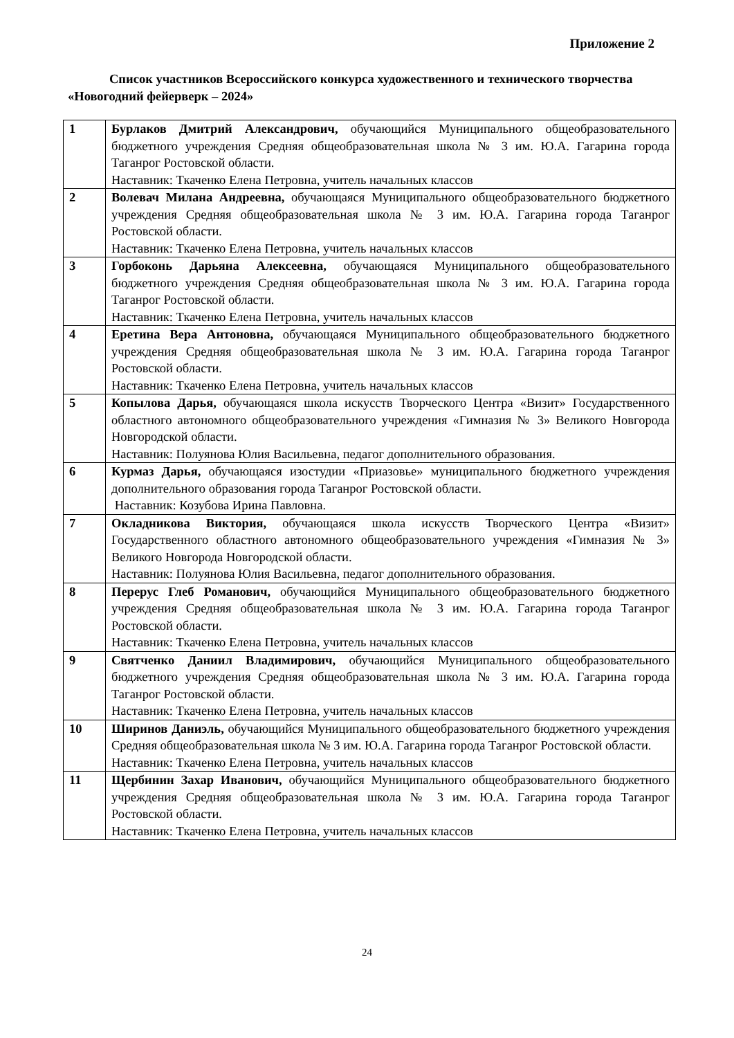Приложение 2
Список участников Всероссийского конкурса художественного и технического творчества «Новогодний фейерверк – 2024»
| 1 | Бурлаков Дмитрий Александрович, обучающийся Муниципального общеобразовательного бюджетного учреждения Средняя общеобразовательная школа № 3 им. Ю.А. Гагарина города Таганрог Ростовской области. Наставник: Ткаченко Елена Петровна, учитель начальных классов |
| 2 | Волевач Милана Андреевна, обучающаяся Муниципального общеобразовательного бюджетного учреждения Средняя общеобразовательная школа № 3 им. Ю.А. Гагарина города Таганрог Ростовской области. Наставник: Ткаченко Елена Петровна, учитель начальных классов |
| 3 | Горбоконь Дарьяна Алексеевна, обучающаяся Муниципального общеобразовательного бюджетного учреждения Средняя общеобразовательная школа № 3 им. Ю.А. Гагарина города Таганрог Ростовской области. Наставник: Ткаченко Елена Петровна, учитель начальных классов |
| 4 | Еретина Вера Антоновна, обучающаяся Муниципального общеобразовательного бюджетного учреждения Средняя общеобразовательная школа № 3 им. Ю.А. Гагарина города Таганрог Ростовской области. Наставник: Ткаченко Елена Петровна, учитель начальных классов |
| 5 | Копылова Дарья, обучающаяся школа искусств Творческого Центра «Визит» Государственного областного автономного общеобразовательного учреждения «Гимназия № 3» Великого Новгорода Новгородской области. Наставник: Полуянова Юлия Васильевна, педагог дополнительного образования. |
| 6 | Курмаз Дарья, обучающаяся изостудии «Приазовье» муниципального бюджетного учреждения дополнительного образования города Таганрог Ростовской области. Наставник: Козубова Ирина Павловна. |
| 7 | Окладникова Виктория, обучающаяся школа искусств Творческого Центра «Визит» Государственного областного автономного общеобразовательного учреждения «Гимназия № 3» Великого Новгорода Новгородской области. Наставник: Полуянова Юлия Васильевна, педагог дополнительного образования. |
| 8 | Перерус Глеб Романович, обучающийся Муниципального общеобразовательного бюджетного учреждения Средняя общеобразовательная школа № 3 им. Ю.А. Гагарина города Таганрог Ростовской области. Наставник: Ткаченко Елена Петровна, учитель начальных классов |
| 9 | Святченко Даниил Владимирович, обучающийся Муниципального общеобразовательного бюджетного учреждения Средняя общеобразовательная школа № 3 им. Ю.А. Гагарина города Таганрог Ростовской области. Наставник: Ткаченко Елена Петровна, учитель начальных классов |
| 10 | Ширинов Даниэль, обучающийся Муниципального общеобразовательного бюджетного учреждения Средняя общеобразовательная школа № 3 им. Ю.А. Гагарина города Таганрог Ростовской области. Наставник: Ткаченко Елена Петровна, учитель начальных классов |
| 11 | Щербинин Захар Иванович, обучающийся Муниципального общеобразовательного бюджетного учреждения Средняя общеобразовательная школа № 3 им. Ю.А. Гагарина города Таганрог Ростовской области. Наставник: Ткаченко Елена Петровна, учитель начальных классов |
24